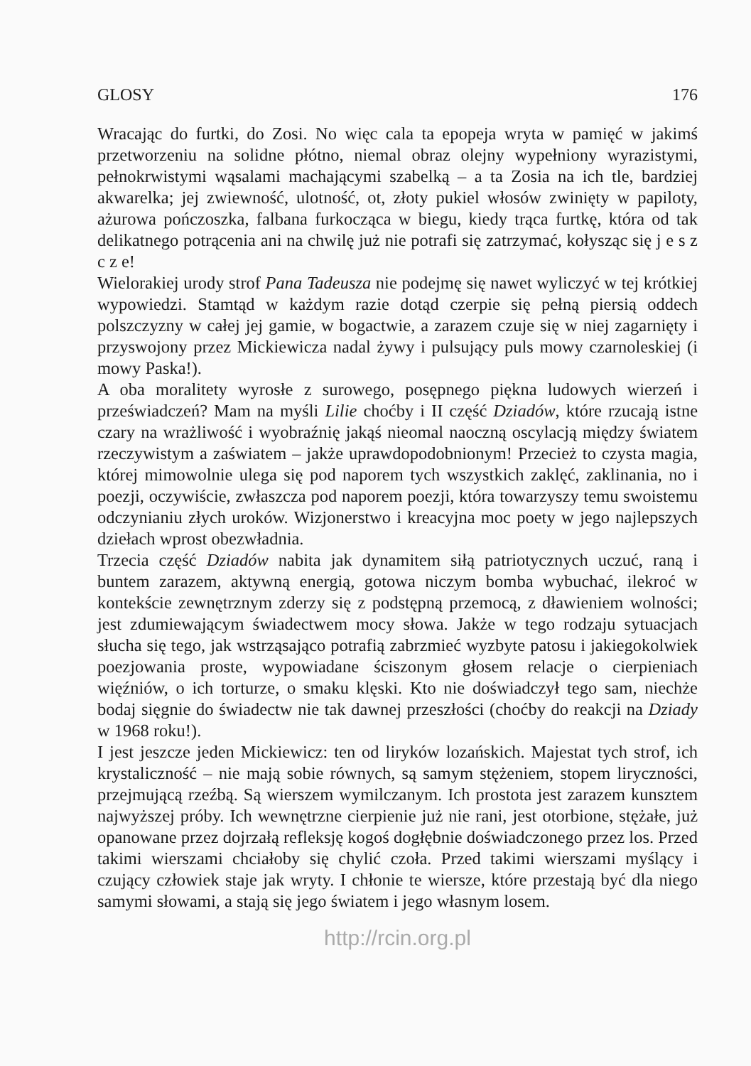GLOSY 176
Wracając do furtki, do Zosi. No więc cala ta epopeja wryta w pamięć w jakimś przetworzeniu na solidne płótno, niemal obraz olejny wypełniony wyrazistymi, pełnokrwistymi wąsalami machającymi szabelką – a ta Zosia na ich tle, bardziej akwarelka; jej zwiewność, ulotność, ot, złoty pukiel włosów zwinięty w papiloty, ażurowa pończoszka, falbana furkocząca w biegu, kiedy trąca furtkę, która od tak delikatnego potrącenia ani na chwilę już nie potrafi się zatrzymać, kołysząc się j e s z c z e!
Wielorakiej urody strof Pana Tadeusza nie podejmę się nawet wyliczyć w tej krótkiej wypowiedzi. Stamtąd w każdym razie dotąd czerpie się pełną piersią oddech polszczyzny w całej jej gamie, w bogactwie, a zarazem czuje się w niej zagarnięty i przyswojony przez Mickiewicza nadal żywy i pulsujący puls mowy czarnoleskiej (i mowy Paska!).
A oba moralitety wyrosłe z surowego, posępnego piękna ludowych wierzeń i przeświadczeń? Mam na myśli Lilie choćby i II część Dziadów, które rzucają istne czary na wrażliwość i wyobraźnię jakąś nieomal naoczną oscylacją między światem rzeczywistym a zaświatem – jakże uprawdopodobnionym! Przecież to czysta magia, której mimowolnie ulega się pod naporem tych wszystkich zaklęć, zaklinania, no i poezji, oczywiście, zwłaszcza pod naporem poezji, która towarzyszy temu swoistemu odczynianiu złych uroków. Wizjonerstwo i kreacyjna moc poety w jego najlepszych dziełach wprost obezwładnia.
Trzecia część Dziadów nabita jak dynamitem siłą patriotycznych uczuć, raną i buntem zarazem, aktywną energią, gotowa niczym bomba wybuchać, ilekroć w kontekście zewnętrznym zderzy się z podstępną przemocą, z dławieniem wolności; jest zdumiewającym świadectwem mocy słowa. Jakże w tego rodzaju sytuacjach słucha się tego, jak wstrząsająco potrafią zabrzmieć wyzbyte patosu i jakiegokolwiek poezjowania proste, wypowiadane ściszonym głosem relacje o cierpieniach więźniów, o ich torturze, o smaku klęski. Kto nie doświadczył tego sam, niechże bodaj sięgnie do świadectw nie tak dawnej przeszłości (choćby do reakcji na Dziady w 1968 roku!).
I jest jeszcze jeden Mickiewicz: ten od liryków lozańskich. Majestat tych strof, ich krystaliczność – nie mają sobie równych, są samym stężeniem, stopem liryczności, przejmującą rzeźbą. Są wierszem wymilczanym. Ich prostota jest zarazem kunsztem najwyższej próby. Ich wewnętrzne cierpienie już nie rani, jest otorbione, stężałe, już opanowane przez dojrzałą refleksję kogoś dogłębnie doświadczonego przez los. Przed takimi wierszami chciałoby się chylić czoła. Przed takimi wierszami myślący i czujący człowiek staje jak wryty. I chłonie te wiersze, które przestają być dla niego samymi słowami, a stają się jego światem i jego własnym losem.
http://rcin.org.pl